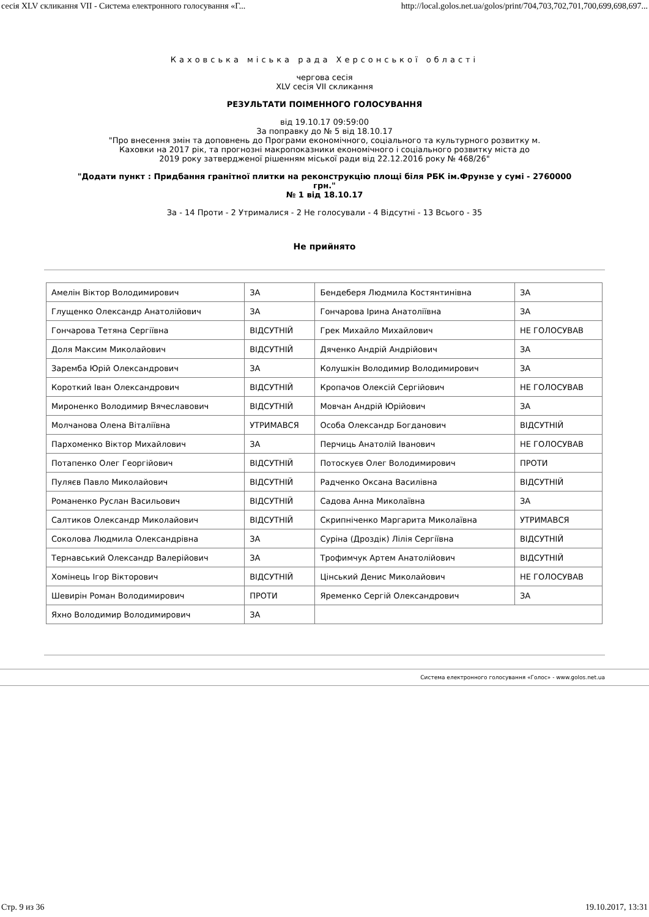сесія XLV скликання VII - Система електронного голосування «Г... http://local.golos.net.ua/golos/print/704,703,702,701,700,699,698,697...
Каховська міська рада Херсонської області
чергова сесія
XLV сесія VII скликання
РЕЗУЛЬТАТИ ПОІМЕННОГО ГОЛОСУВАННЯ
від 19.10.17 09:59:00
За поправку до № 5 від 18.10.17
"Про внесення змін та доповнень до Програми економічного, соціального та культурного розвитку м.
Каховки на 2017 рік, та прогнозні макропоказники економічного і соціального розвитку міста до
2019 року затвердженої рішенням міської ради від 22.12.2016 року № 468/26"
"Додати пункт : Придбання гранітної плитки на реконструкцію площі біля РБК ім.Фрунзе у сумі - 2760000
грн."
№ 1 від 18.10.17
За - 14 Проти - 2 Утрималися - 2 Не голосували - 4 Відсутні - 13 Всього - 35
Не прийнято
| Амелін Віктор Володимирович | ЗА | Бендеберя Людмила Костянтинівна | ЗА |
| Глущенко Олександр Анатолійович | ЗА | Гончарова Ірина Анатоліївна | ЗА |
| Гончарова Тетяна Сергіївна | ВІДСУТНІЙ | Грек Михайло Михайлович | НЕ ГОЛОСУВАВ |
| Доля Максим Миколайович | ВІДСУТНІЙ | Дяченко Андрій Андрійович | ЗА |
| Заремба Юрій Олександрович | ЗА | Колушкін Володимир Володимирович | ЗА |
| Короткий Іван Олександрович | ВІДСУТНІЙ | Кропачов Олексій Сергійович | НЕ ГОЛОСУВАВ |
| Мироненко Володимир Вячеславович | ВІДСУТНІЙ | Мовчан Андрій Юрійович | ЗА |
| Молчанова Олена Віталіївна | УТРИМАВСЯ | Особа Олександр Богданович | ВІДСУТНІЙ |
| Пархоменко Віктор Михайлович | ЗА | Перчиць Анатолій Іванович | НЕ ГОЛОСУВАВ |
| Потапенко Олег Георгійович | ВІДСУТНІЙ | Потоскуєв Олег Володимирович | ПРОТИ |
| Пуляєв Павло Миколайович | ВІДСУТНІЙ | Радченко Оксана Василівна | ВІДСУТНІЙ |
| Романенко Руслан Васильович | ВІДСУТНІЙ | Садова Анна Миколаївна | ЗА |
| Салтиков Олександр Миколайович | ВІДСУТНІЙ | Скрипніченко Маргарита Миколаївна | УТРИМАВСЯ |
| Соколова Людмила Олександрівна | ЗА | Суріна (Дроздік) Лілія Сергіївна | ВІДСУТНІЙ |
| Тернавський Олександр Валерійович | ЗА | Трофимчук Артем Анатолійович | ВІДСУТНІЙ |
| Хомінець Ігор Вікторович | ВІДСУТНІЙ | Цінський Денис Миколайович | НЕ ГОЛОСУВАВ |
| Шевирін Роман Володимирович | ПРОТИ | Яременко Сергій Олександрович | ЗА |
| Яхно Володимир Володимирович | ЗА | | |
Система електронного голосування «Голос» - www.golos.net.ua
Стр. 9 из 36 19.10.2017, 13:31